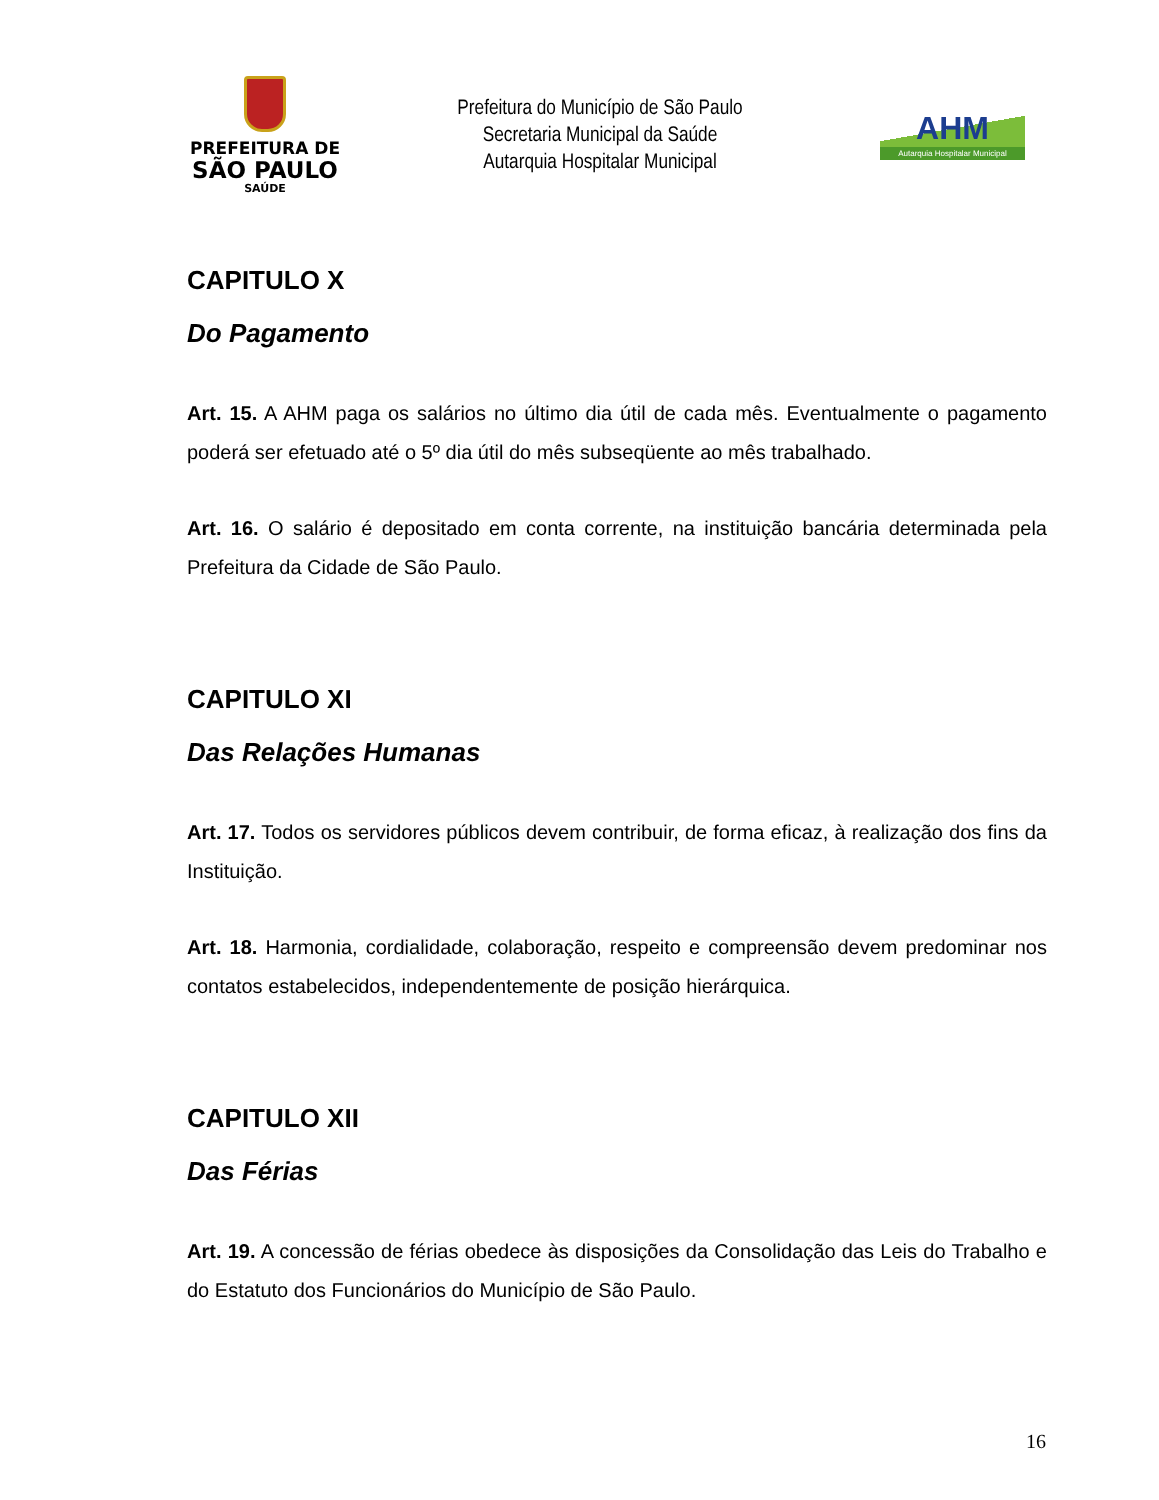PREFEITURA DE
SÃO PAULO
SAÚDE
Prefeitura do Município de São Paulo
Secretaria Municipal da Saúde
Autarquia Hospitalar Municipal
AHM
Autarquia Hospitalar Municipal
CAPITULO X
Do Pagamento
Art. 15. A AHM paga os salários no último dia útil de cada mês. Eventualmente o pagamento poderá ser efetuado até o 5º dia útil do mês subseqüente ao mês trabalhado.
Art. 16. O salário é depositado em conta corrente, na instituição bancária determinada pela Prefeitura da Cidade de São Paulo.
CAPITULO XI
Das Relações Humanas
Art. 17. Todos os servidores públicos devem contribuir, de forma eficaz, à realização dos fins da Instituição.
Art. 18. Harmonia, cordialidade, colaboração, respeito e compreensão devem predominar nos contatos estabelecidos, independentemente de posição hierárquica.
CAPITULO XII
Das Férias
Art. 19. A concessão de férias obedece às disposições da Consolidação das Leis do Trabalho e do Estatuto dos Funcionários do Município de São Paulo.
16